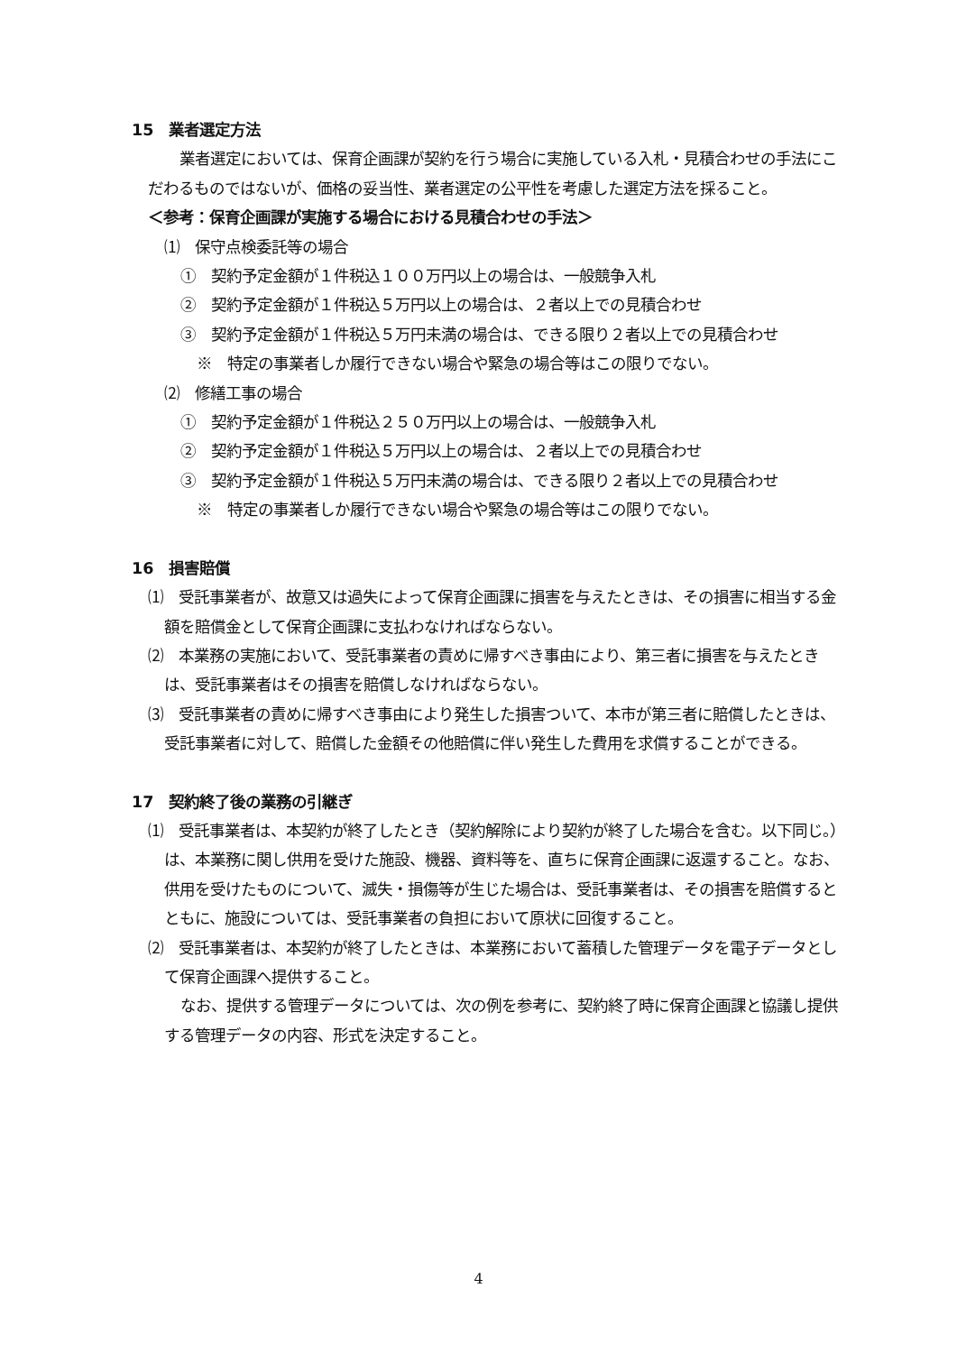15　業者選定方法
　業者選定においては、保育企画課が契約を行う場合に実施している入札・見積合わせの手法にこだわるものではないが、価格の妥当性、業者選定の公平性を考慮した選定方法を採ること。
＜参考：保育企画課が実施する場合における見積合わせの手法＞
⑴　保守点検委託等の場合
①　契約予定金額が１件税込１００万円以上の場合は、一般競争入札
②　契約予定金額が１件税込５万円以上の場合は、２者以上での見積合わせ
③　契約予定金額が１件税込５万円未満の場合は、できる限り２者以上での見積合わせ
※　特定の事業者しか履行できない場合や緊急の場合等はこの限りでない。
⑵　修繕工事の場合
①　契約予定金額が１件税込２５０万円以上の場合は、一般競争入札
②　契約予定金額が１件税込５万円以上の場合は、２者以上での見積合わせ
③　契約予定金額が１件税込５万円未満の場合は、できる限り２者以上での見積合わせ
※　特定の事業者しか履行できない場合や緊急の場合等はこの限りでない。
16　損害賠償
⑴　受託事業者が、故意又は過失によって保育企画課に損害を与えたときは、その損害に相当する金額を賠償金として保育企画課に支払わなければならない。
⑵　本業務の実施において、受託事業者の責めに帰すべき事由により、第三者に損害を与えたときは、受託事業者はその損害を賠償しなければならない。
⑶　受託事業者の責めに帰すべき事由により発生した損害ついて、本市が第三者に賠償したときは、受託事業者に対して、賠償した金額その他賠償に伴い発生した費用を求償することができる。
17　契約終了後の業務の引継ぎ
⑴　受託事業者は、本契約が終了したとき（契約解除により契約が終了した場合を含む。以下同じ。）は、本業務に関し供用を受けた施設、機器、資料等を、直ちに保育企画課に返還すること。なお、供用を受けたものについて、滅失・損傷等が生じた場合は、受託事業者は、その損害を賠償するとともに、施設については、受託事業者の負担において原状に回復すること。
⑵　受託事業者は、本契約が終了したときは、本業務において蓄積した管理データを電子データとして保育企画課へ提供すること。
なお、提供する管理データについては、次の例を参考に、契約終了時に保育企画課と協議し提供する管理データの内容、形式を決定すること。
4